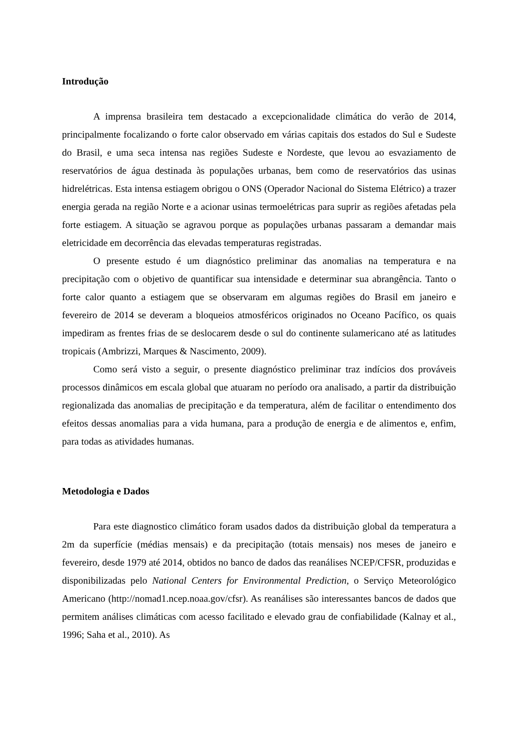Introdução
A imprensa brasileira tem destacado a excepcionalidade climática do verão de 2014, principalmente focalizando o forte calor observado em várias capitais dos estados do Sul e Sudeste do Brasil, e uma seca intensa nas regiões Sudeste e Nordeste, que levou ao esvaziamento de reservatórios de água destinada às populações urbanas, bem como de reservatórios das usinas hidrelétricas. Esta intensa estiagem obrigou o ONS (Operador Nacional do Sistema Elétrico) a trazer energia gerada na região Norte e a acionar usinas termoelétricas para suprir as regiões afetadas pela forte estiagem. A situação se agravou porque as populações urbanas passaram a demandar mais eletricidade em decorrência das elevadas temperaturas registradas.
O presente estudo é um diagnóstico preliminar das anomalias na temperatura e na precipitação com o objetivo de quantificar sua intensidade e determinar sua abrangência. Tanto o forte calor quanto a estiagem que se observaram em algumas regiões do Brasil em janeiro e fevereiro de 2014 se deveram a bloqueios atmosféricos originados no Oceano Pacífico, os quais impediram as frentes frias de se deslocarem desde o sul do continente sulamericano até as latitudes tropicais (Ambrizzi, Marques & Nascimento, 2009).
Como será visto a seguir, o presente diagnóstico preliminar traz indícios dos prováveis processos dinâmicos em escala global que atuaram no período ora analisado, a partir da distribuição regionalizada das anomalias de precipitação e da temperatura, além de facilitar o entendimento dos efeitos dessas anomalias para a vida humana, para a produção de energia e de alimentos e, enfim, para todas as atividades humanas.
Metodologia e Dados
Para este diagnostico climático foram usados dados da distribuição global da temperatura a 2m da superfície (médias mensais) e da precipitação (totais mensais) nos meses de janeiro e fevereiro, desde 1979 até 2014, obtidos no banco de dados das reanálises NCEP/CFSR, produzidas e disponibilizadas pelo National Centers for Environmental Prediction, o Serviço Meteorológico Americano (http://nomad1.ncep.noaa.gov/cfsr). As reanálises são interessantes bancos de dados que permitem análises climáticas com acesso facilitado e elevado grau de confiabilidade (Kalnay et al., 1996; Saha et al., 2010). As